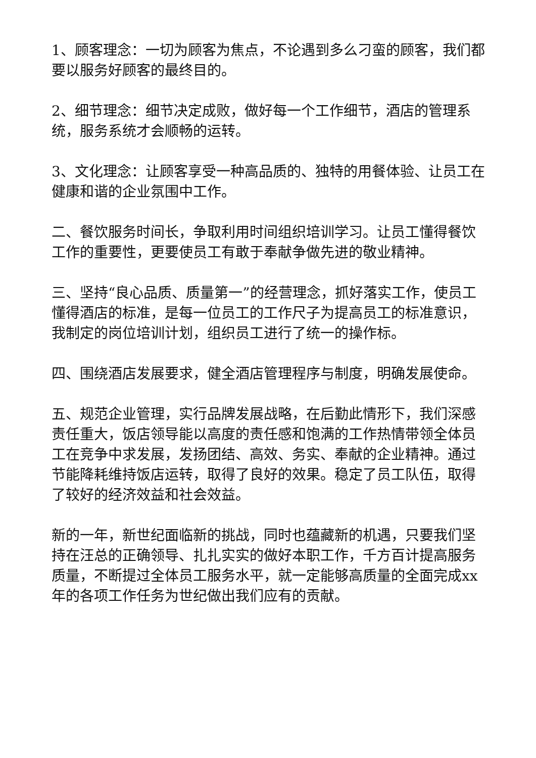1、顾客理念：一切为顾客为焦点，不论遇到多么刁蛮的顾客，我们都要以服务好顾客的最终目的。
2、细节理念：细节决定成败，做好每一个工作细节，酒店的管理系统，服务系统才会顺畅的运转。
3、文化理念：让顾客享受一种高品质的、独特的用餐体验、让员工在健康和谐的企业氛围中工作。
二、餐饮服务时间长，争取利用时间组织培训学习。让员工懂得餐饮工作的重要性，更要使员工有敢于奉献争做先进的敬业精神。
三、坚持“良心品质、质量第一”的经营理念，抓好落实工作，使员工懂得酒店的标准，是每一位员工的工作尺子为提高员工的标准意识，我制定的岗位培训计划，组织员工进行了统一的操作标。
四、围绕酒店发展要求，健全酒店管理程序与制度，明确发展使命。
五、规范企业管理，实行品牌发展战略，在后勤此情形下，我们深感责任重大，饭店领导能以高度的责任感和饱满的工作热情带领全体员工在竞争中求发展，发扬团结、高效、务实、奉献的企业精神。通过节能降耗维持饭店运转，取得了良好的效果。稳定了员工队伍，取得了较好的经济效益和社会效益。
新的一年，新世纪面临新的挑战，同时也蕴藏新的机遇，只要我们坚持在汪总的正确领导、扎扎实实的做好本职工作，千方百计提高服务质量，不断提过全体员工服务水平，就一定能够高质量的全面完成xx年的各项工作任务为世纪做出我们应有的贡献。